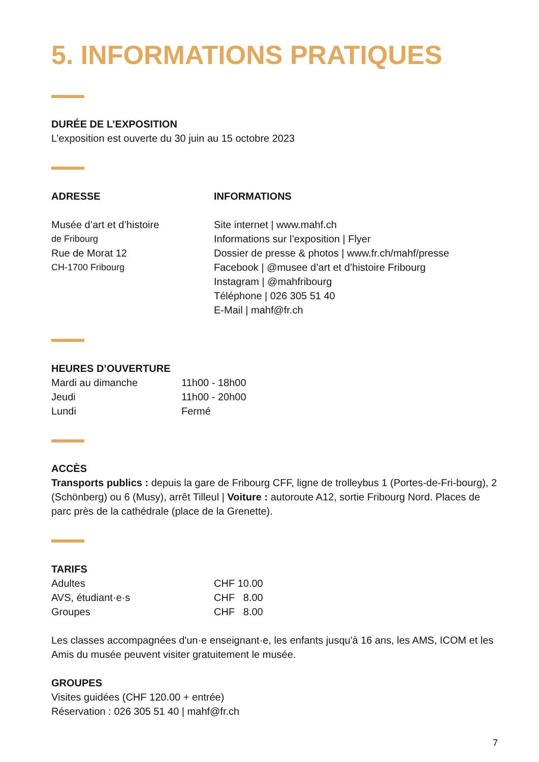5. INFORMATIONS PRATIQUES
DURÉE DE L’EXPOSITION
L’exposition est ouverte du 30 juin au 15 octobre 2023
ADRESSE
Musée d’art et d’histoire
de Fribourg
Rue de Morat 12
CH-1700 Fribourg
INFORMATIONS
Site internet | www.mahf.ch
Informations sur l’exposition | Flyer
Dossier de presse & photos | www.fr.ch/mahf/presse
Facebook | @musee d’art et d’histoire Fribourg
Instagram | @mahfribourg
Téléphone | 026 305 51 40
E-Mail | mahf@fr.ch
HEURES D’OUVERTURE
Mardi au dimanche 11h00 - 18h00
Jeudi 11h00 - 20h00
Lundi Fermé
ACCÈS
Transports publics : depuis la gare de Fribourg CFF, ligne de trolleybus 1 (Portes-de-Fri-bourg), 2 (Schönberg) ou 6 (Musy), arrêt Tilleul | Voiture : autoroute A12, sortie Fribourg Nord. Places de parc près de la cathédrale (place de la Grenette).
TARIFS
Adultes CHF 10.00
AVS, étudiant·e·s CHF 8.00
Groupes CHF 8.00
Les classes accompagnées d'un·e enseignant·e, les enfants jusqu'à 16 ans, les AMS, ICOM et les Amis du musée peuvent visiter gratuitement le musée.
GROUPES
Visites guidées (CHF 120.00 + entrée)
Réservation : 026 305 51 40 | mahf@fr.ch
7